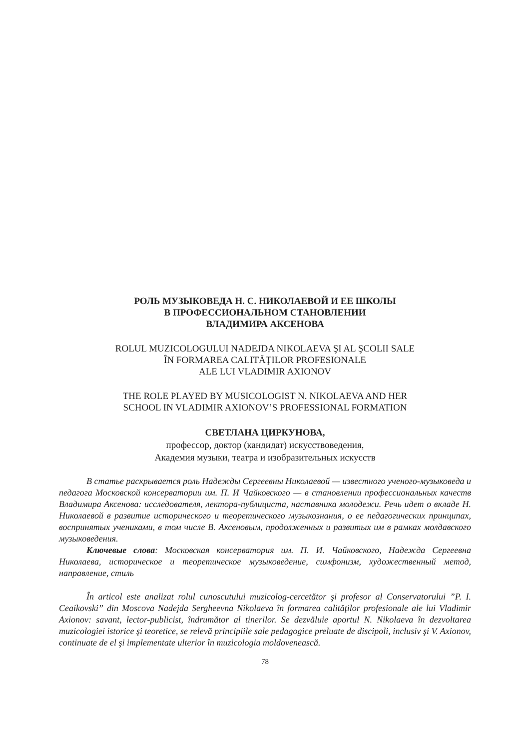РОЛЬ МУЗЫКОВЕДА Н. С. НИКОЛАЕВОЙ И ЕЕ ШКОЛЫ
В ПРОФЕССИОНАЛЬНОМ СТАНОВЛЕНИИ
ВЛАДИМИРА АКСЕНОВА
ROLUL MUZICOLOGULUI NADEJDA NIKOLAEVA ŞI AL ŞCOLII SALE
ÎN FORMAREA CALITĂŢILOR PROFESIONALE
ALE LUI VLADIMIR AXIONOV
THE ROLE PLAYED BY MUSICOLOGIST N. NIKOLAEVA AND HER
SCHOOL IN VLADIMIR AXIONOV’S PROFESSIONAL FORMATION
СВЕТЛАНА ЦИРКУНОВА,
профессор, доктор (кандидат) искусствоведения,
Академия музыки, театра и изобразительных искусств
В статье раскрывается роль Надежды Сергеевны Николаевой — известного ученого-музыковеда и педагога Московской консерватории им. П. И Чайковского — в становлении профессиональных качеств Владимира Аксенова: исследователя, лектора-публициста, наставника молодежи. Речь идет о вкладе Н. Николаевой в развитие исторического и теоретического музыкознания, о ее педагогических принципах, воспринятых учениками, в том числе В. Аксеновым, продолженных и развитых им в рамках молдавского музыковедения.
Ключевые слова: Московская консерватория им. П. И. Чайковского, Надежда Сергеевна Николаева, историческое и теоретическое музыковедение, симфонизм, художественный метод, направление, стиль
În articol este analizat rolul cunoscutului muzicolog-cercetător şi profesor al Conservatorului ”P. I. Ceaikovski” din Moscova Nadejda Sergheevna Nikolaeva în formarea calităţilor profesionale ale lui Vladimir Axionov: savant, lector-publicist, îndrumător al tinerilor. Se dezvăluie aportul N. Nikolaeva în dezvoltarea muzicologiei istorice şi teoretice, se relevă principiile sale pedagogice preluate de discipoli, inclusiv şi V. Axionov, continuate de el şi implementate ulterior în muzicologia moldovenească.
78